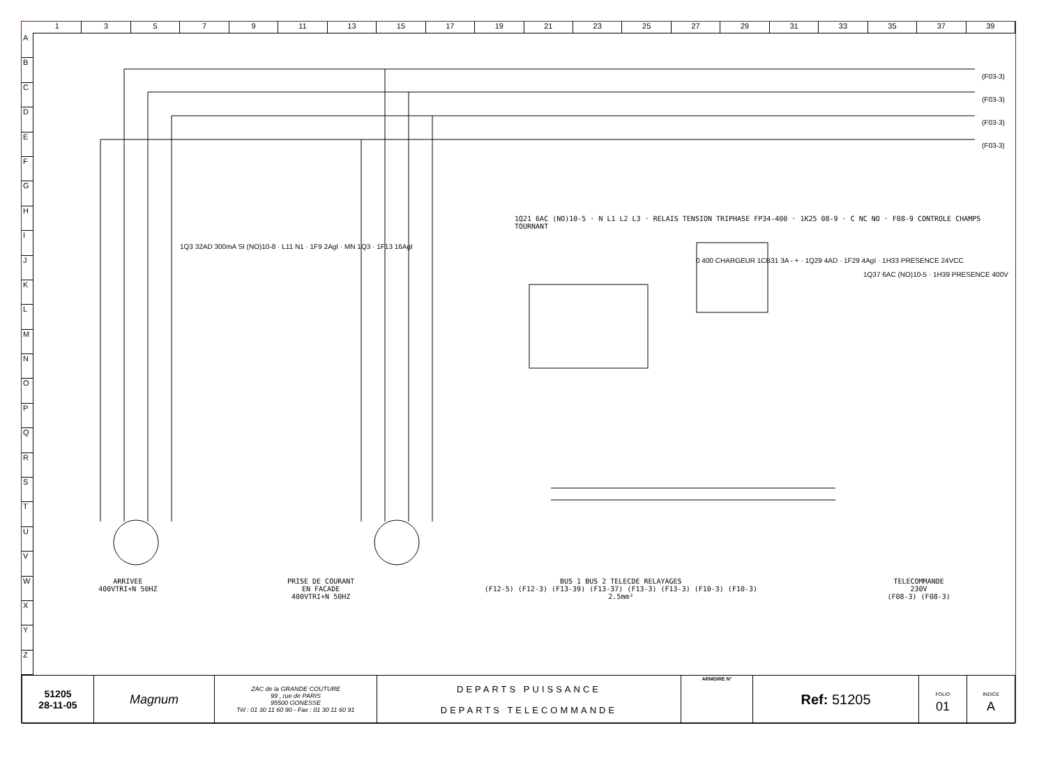1 3 5 7 9 11 13 15 17 19 21 23 25 27 29 31 33 35 37 39
A
B
C
D
E
F
G
H
I
J
K
L
M
N
O
P
Q
R
S
T
U
V
W
X
Y
Z
ARRIVEE
400VTRI+N 50HZ
PRISE DE COURANT
EN FACADE
400VTRI+N 50HZ
BUS 1 BUS 2 TELECDE RELAYAGES
(F12-5) (F12-3) (F13-39) (F13-37) (F13-3) (F13-3) (F10-3) (F10-3)
2.5mm²
TELECOMMANDE
230V
(F08-3) (F08-3)
1Q21 6AC (NO)10-5 · N L1 L2 L3 · RELAIS TENSION TRIPHASE FP34-400 · 1K25 08-9 · C NC NO · F08-9 CONTROLE CHAMPS TOURNANT
0 400 CHARGEUR 1CB31 3A - + · 1Q29 4AD · 1F29 4AgI · 1H33 PRESENCE 24VCC
1Q37 6AC (NO)10-5 · 1H39 PRESENCE 400V
1Q3 32AD 300mA SI (NO)10-8 · L11 N1 · 1F9 2AgI · MN 1Q3 · 1F13 16AgI
(F03-3)
(F03-3)
(F03-3)
(F03-3)
| 51205 28-11-05 | Magnum | ZAC de la GRANDE COUTURE 99 , rue de PARIS 95500 GONESSE Tél : 01 30 11 60 90 - Fax : 01 30 11 60 91 | DEPARTS PUISSANCE DEPARTS TELECOMMANDE | ARMOIRE N° | Ref: 51205 | FOLIO 01 | INDICE A |